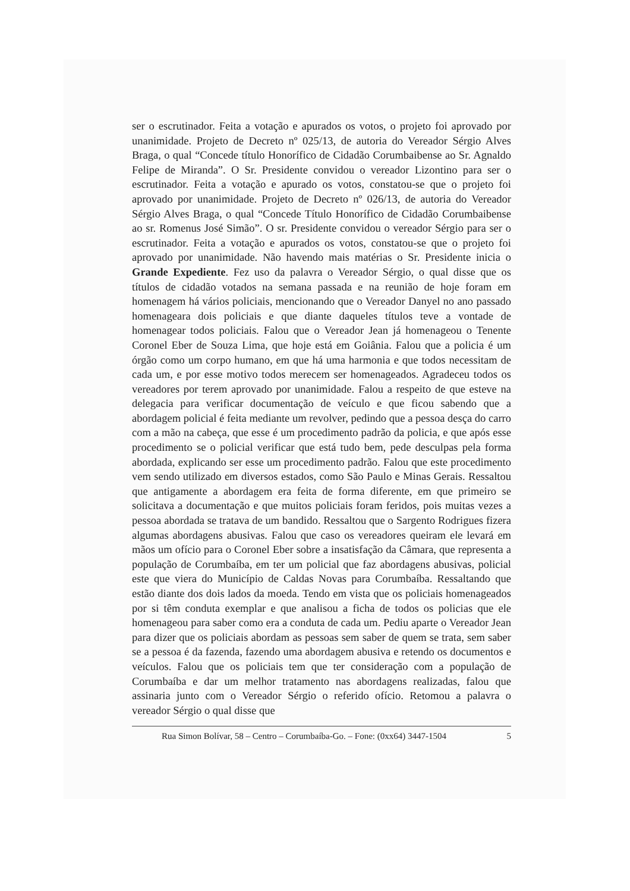ser o escrutinador. Feita a votação e apurados os votos, o projeto foi aprovado por unanimidade. Projeto de Decreto nº 025/13, de autoria do Vereador Sérgio Alves Braga, o qual “Concede título Honorífico de Cidadão Corumbaibense ao Sr. Agnaldo Felipe de Miranda”. O Sr. Presidente convidou o vereador Lizontino para ser o escrutinador. Feita a votação e apurado os votos, constatou-se que o projeto foi aprovado por unanimidade. Projeto de Decreto nº 026/13, de autoria do Vereador Sérgio Alves Braga, o qual “Concede Título Honorífico de Cidadão Corumbaibense ao sr. Romenus José Simão”. O sr. Presidente convidou o vereador Sérgio para ser o escrutinador. Feita a votação e apurados os votos, constatou-se que o projeto foi aprovado por unanimidade. Não havendo mais matérias o Sr. Presidente inicia o Grande Expediente. Fez uso da palavra o Vereador Sérgio, o qual disse que os títulos de cidadão votados na semana passada e na reunião de hoje foram em homenagem há vários policiais, mencionando que o Vereador Danyel no ano passado homenageara dois policiais e que diante daqueles títulos teve a vontade de homenagear todos policiais. Falou que o Vereador Jean já homenageou o Tenente Coronel Eber de Souza Lima, que hoje está em Goiânia. Falou que a policia é um órgão como um corpo humano, em que há uma harmonia e que todos necessitam de cada um, e por esse motivo todos merecem ser homenageados. Agradeceu todos os vereadores por terem aprovado por unanimidade. Falou a respeito de que esteve na delegacia para verificar documentação de veículo e que ficou sabendo que a abordagem policial é feita mediante um revolver, pedindo que a pessoa desça do carro com a mão na cabeça, que esse é um procedimento padrão da policia, e que após esse procedimento se o policial verificar que está tudo bem, pede desculpas pela forma abordada, explicando ser esse um procedimento padrão. Falou que este procedimento vem sendo utilizado em diversos estados, como São Paulo e Minas Gerais. Ressaltou que antigamente a abordagem era feita de forma diferente, em que primeiro se solicitava a documentação e que muitos policiais foram feridos, pois muitas vezes a pessoa abordada se tratava de um bandido. Ressaltou que o Sargento Rodrigues fizera algumas abordagens abusivas. Falou que caso os vereadores queiram ele levará em mãos um ofício para o Coronel Eber sobre a insatisfação da Câmara, que representa a população de Corumbaíba, em ter um policial que faz abordagens abusivas, policial este que viera do Município de Caldas Novas para Corumbaíba. Ressaltando que estão diante dos dois lados da moeda. Tendo em vista que os policiais homenageados por si têm conduta exemplar e que analisou a ficha de todos os policias que ele homenageou para saber como era a conduta de cada um. Pediu aparte o Vereador Jean para dizer que os policiais abordam as pessoas sem saber de quem se trata, sem saber se a pessoa é da fazenda, fazendo uma abordagem abusiva e retendo os documentos e veículos. Falou que os policiais tem que ter consideração com a população de Corumbaíba e dar um melhor tratamento nas abordagens realizadas, falou que assinaria junto com o Vereador Sérgio o referido ofício. Retomou a palavra o vereador Sérgio o qual disse que
Rua Simon Bolívar, 58 – Centro – Corumbaíba-Go. – Fone: (0xx64) 3447-1504 5